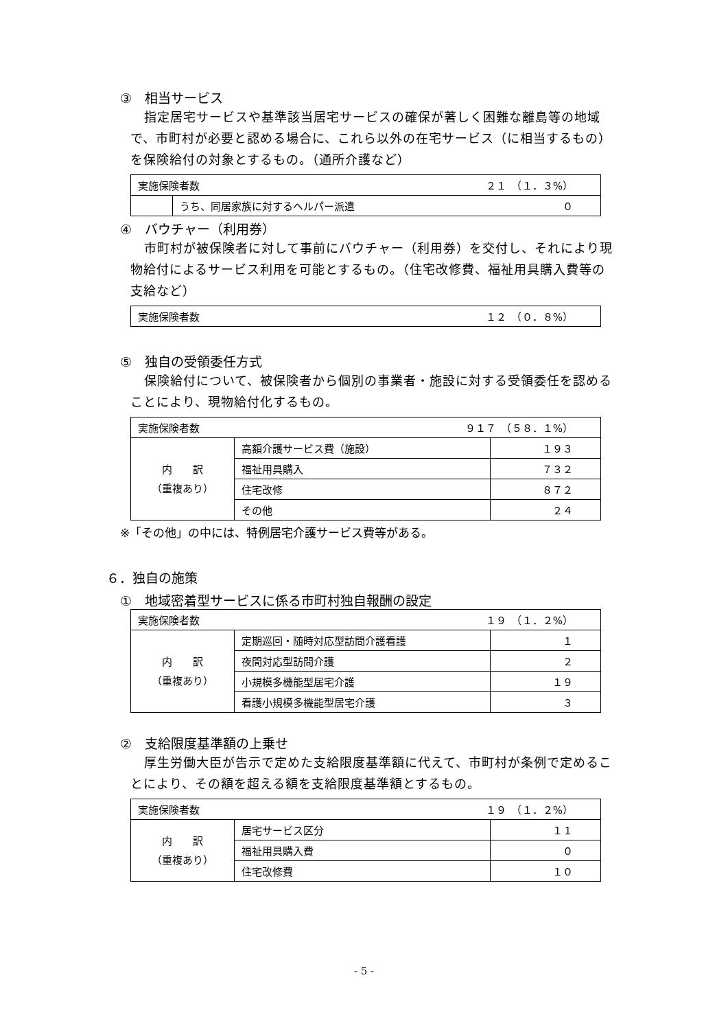③　相当サービス
指定居宅サービスや基準該当居宅サービスの確保が著しく困難な離島等の地域で、市町村が必要と認める場合に、これら以外の在宅サービス（に相当するもの）を保険給付の対象とするもの。（通所介護など）
| 実施保険者数 ２１ （１．３%） | |
| | うち、同居家族に対するヘルパー派遣 ０ |
④　バウチャー（利用券）
市町村が被保険者に対して事前にバウチャー（利用券）を交付し、それにより現物給付によるサービス利用を可能とするもの。（住宅改修費、福祉用具購入費等の支給など）
| 実施保険者数 １２ （０．８%） |
⑤　独自の受領委任方式
保険給付について、被保険者から個別の事業者・施設に対する受領委任を認めることにより、現物給付化するもの。
| 実施保険者数 ９１７ （５８．１%） | | |
| 内 訳 （重複あり） | 高額介護サービス費（施設） | １９３ |
| | 福祉用具購入 | ７３２ |
| | 住宅改修 | ８７２ |
| | その他 | ２４ |
※「その他」の中には、特例居宅介護サービス費等がある。
６．独自の施策
①　地域密着型サービスに係る市町村独自報酬の設定
| 実施保険者数 １９ （１．２%） | | |
| 内 訳 （重複あり） | 定期巡回・随時対応型訪問介護看護 | １ |
| | 夜間対応型訪問介護 | ２ |
| | 小規模多機能型居宅介護 | １９ |
| | 看護小規模多機能型居宅介護 | ３ |
②　支給限度基準額の上乗せ
厚生労働大臣が告示で定めた支給限度基準額に代えて、市町村が条例で定めることにより、その額を超える額を支給限度基準額とするもの。
| 実施保険者数 １９ （１．２%） | | |
| 内 訳 （重複あり） | 居宅サービス区分 | １１ |
| | 福祉用具購入費 | ０ |
| | 住宅改修費 | １０ |
- 5 -